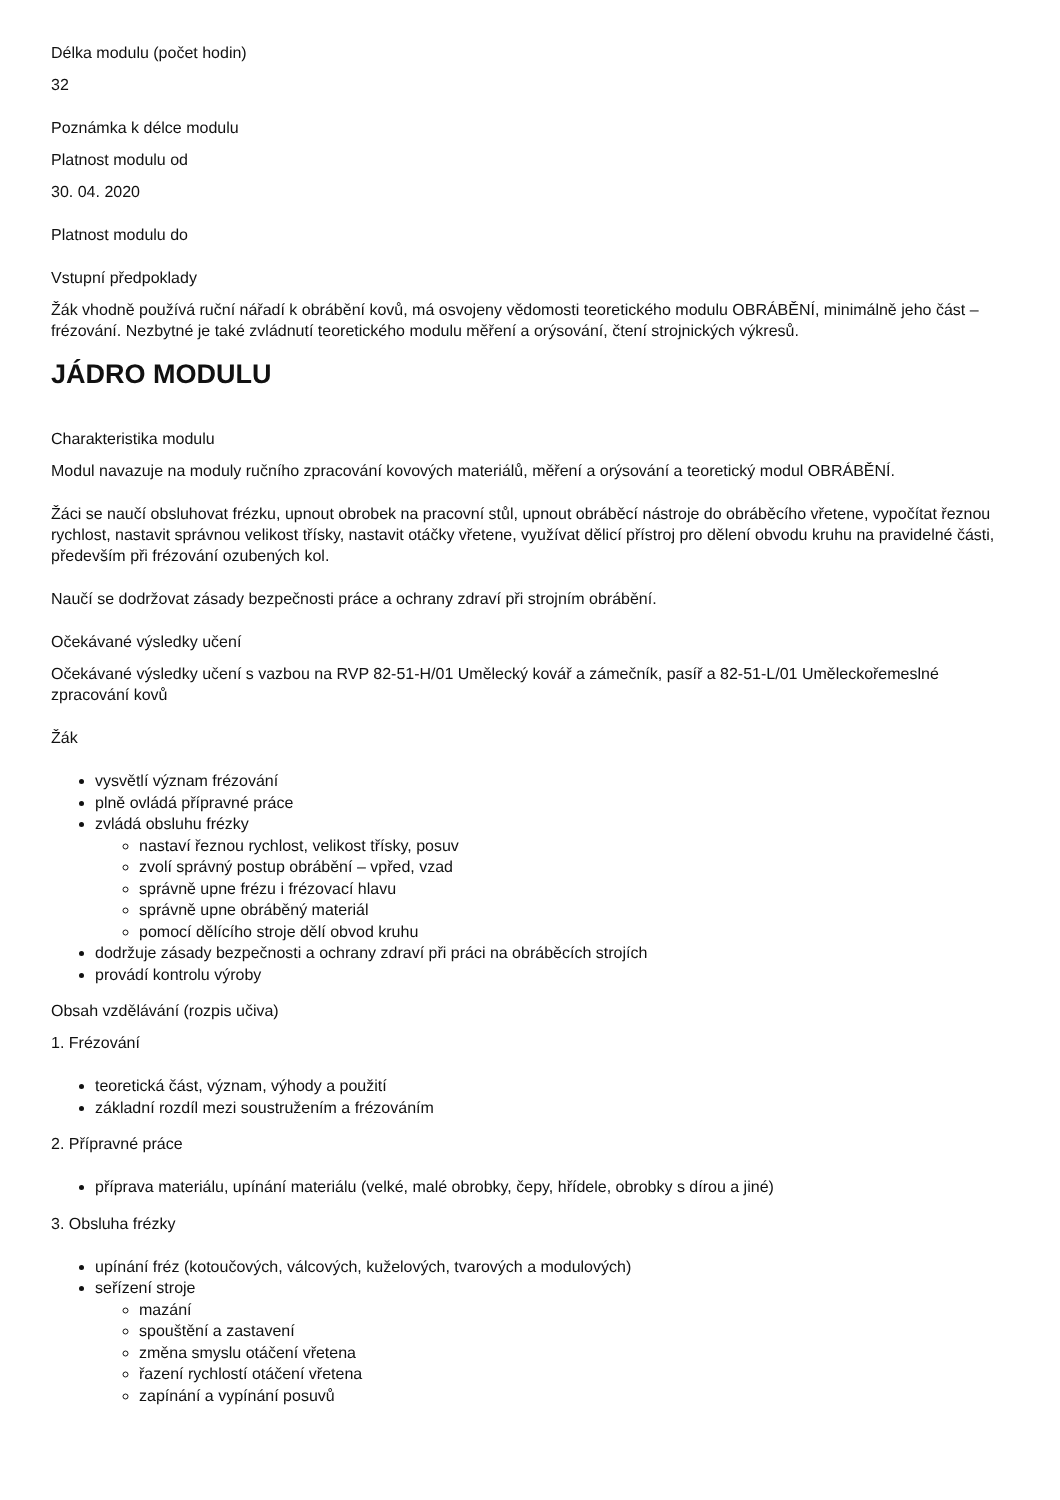Délka modulu (počet hodin)
32
Poznámka k délce modulu
Platnost modulu od
30. 04. 2020
Platnost modulu do
Vstupní předpoklady
Žák vhodně používá ruční nářadí k obrábění kovů, má osvojeny vědomosti teoretického modulu OBRÁBĚNÍ, minimálně jeho část – frézování. Nezbytné je také zvládnutí teoretického modulu měření a orýsování, čtení strojnických výkresů.
JÁDRO MODULU
Charakteristika modulu
Modul navazuje na moduly ručního zpracování kovových materiálů, měření a orýsování a teoretický modul OBRÁBĚNÍ.
Žáci se naučí obsluhovat frézku, upnout obrobek na pracovní stůl, upnout obráběcí nástroje do obráběcího vřetene, vypočítat řeznou rychlost, nastavit správnou velikost třísky, nastavit otáčky vřetene, využívat dělicí přístroj pro dělení obvodu kruhu na pravidelné části, především při frézování ozubených kol.
Naučí se dodržovat zásady bezpečnosti práce a ochrany zdraví při strojním obrábění.
Očekávané výsledky učení
Očekávané výsledky učení s vazbou na RVP 82-51-H/01 Umělecký kovář a zámečník, pasíř a 82-51-L/01 Uměleckořemeslné zpracování kovů
Žák
vysvětlí význam frézování
plně ovládá přípravné práce
zvládá obsluhu frézky
nastaví řeznou rychlost, velikost třísky, posuv
zvolí správný postup obrábění – vpřed, vzad
správně upne frézu i frézovací hlavu
správně upne obráběný materiál
pomocí dělícího stroje dělí obvod kruhu
dodržuje zásady bezpečnosti a ochrany zdraví při práci na obráběcích strojích
provádí kontrolu výroby
Obsah vzdělávání (rozpis učiva)
1. Frézování
teoretická část, význam, výhody a použití
základní rozdíl mezi soustružením a frézováním
2. Přípravné práce
příprava materiálu, upínání materiálu (velké, malé obrobky, čepy, hřídele, obrobky s dírou a jiné)
3. Obsluha frézky
upínání fréz (kotoučových, válcových, kuželových, tvarových a modulových)
seřízení stroje
mazání
spouštění a zastavení
změna smyslu otáčení vřetena
řazení rychlostí otáčení vřetena
zapínání a vypínání posuvů